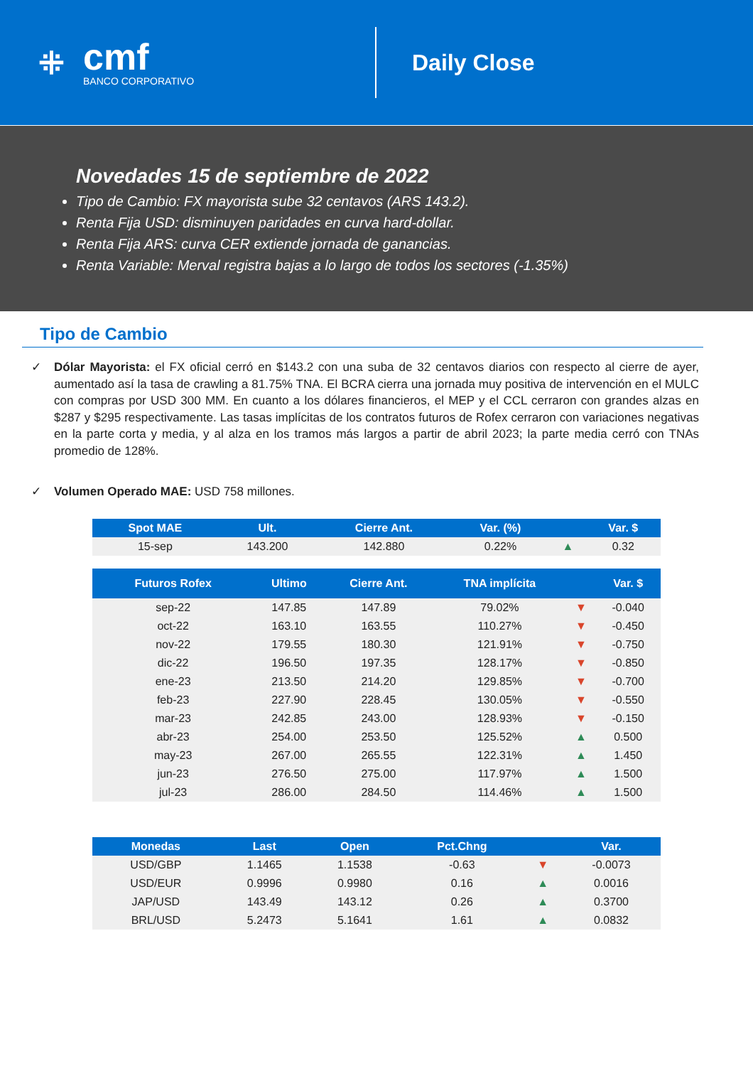⁜
cmf
BANCO CORPORATIVO
Daily Close
Novedades 15 de septiembre de 2022
Tipo de Cambio: FX mayorista sube 32 centavos (ARS 143.2).
Renta Fija USD: disminuyen paridades en curva hard-dollar.
Renta Fija ARS: curva CER extiende jornada de ganancias.
Renta Variable: Merval registra bajas a lo largo de todos los sectores (-1.35%)
Tipo de Cambio
✓ Dólar Mayorista: el FX oficial cerró en $143.2 con una suba de 32 centavos diarios con respecto al cierre de ayer, aumentado así la tasa de crawling a 81.75% TNA. El BCRA cierra una jornada muy positiva de intervención en el MULC con compras por USD 300 MM. En cuanto a los dólares financieros, el MEP y el CCL cerraron con grandes alzas en $287 y $295 respectivamente. Las tasas implícitas de los contratos futuros de Rofex cerraron con variaciones negativas en la parte corta y media, y al alza en los tramos más largos a partir de abril 2023; la parte media cerró con TNAs promedio de 128%.
✓ Volumen Operado MAE: USD 758 millones.
| Spot MAE | Ult. | Cierre Ant. | Var. (%) | | Var. $ |
| --- | --- | --- | --- | --- | --- |
| 15-sep | 143.200 | 142.880 | 0.22% | ▲ | 0.32 |
| Futuros Rofex | Ultimo | Cierre Ant. | TNA implícita | | Var. $ |
| --- | --- | --- | --- | --- | --- |
| sep-22 | 147.85 | 147.89 | 79.02% | ▼ | -0.040 |
| oct-22 | 163.10 | 163.55 | 110.27% | ▼ | -0.450 |
| nov-22 | 179.55 | 180.30 | 121.91% | ▼ | -0.750 |
| dic-22 | 196.50 | 197.35 | 128.17% | ▼ | -0.850 |
| ene-23 | 213.50 | 214.20 | 129.85% | ▼ | -0.700 |
| feb-23 | 227.90 | 228.45 | 130.05% | ▼ | -0.550 |
| mar-23 | 242.85 | 243.00 | 128.93% | ▼ | -0.150 |
| abr-23 | 254.00 | 253.50 | 125.52% | ▲ | 0.500 |
| may-23 | 267.00 | 265.55 | 122.31% | ▲ | 1.450 |
| jun-23 | 276.50 | 275.00 | 117.97% | ▲ | 1.500 |
| jul-23 | 286.00 | 284.50 | 114.46% | ▲ | 1.500 |
| Monedas | Last | Open | Pct.Chng | | Var. |
| --- | --- | --- | --- | --- | --- |
| USD/GBP | 1.1465 | 1.1538 | -0.63 | ▼ | -0.0073 |
| USD/EUR | 0.9996 | 0.9980 | 0.16 | ▲ | 0.0016 |
| JAP/USD | 143.49 | 143.12 | 0.26 | ▲ | 0.3700 |
| BRL/USD | 5.2473 | 5.1641 | 1.61 | ▲ | 0.0832 |